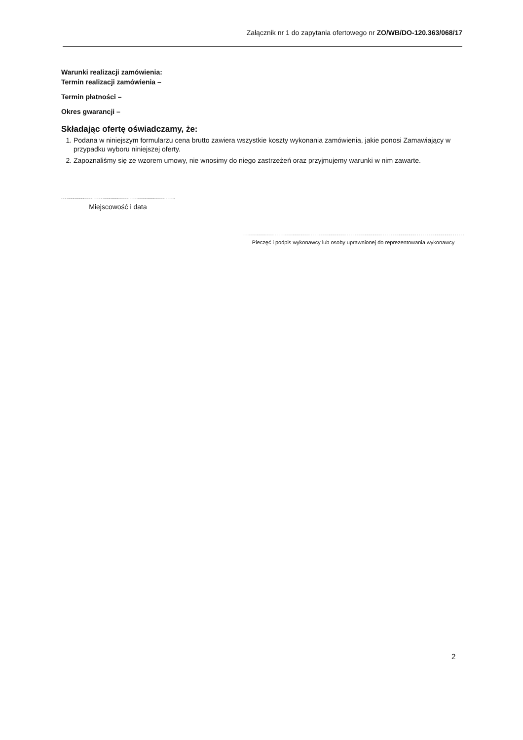Załącznik nr 1 do zapytania ofertowego nr ZO/WB/DO-120.363/068/17
Warunki realizacji zamówienia:
Termin realizacji zamówienia –
Termin płatności –
Okres gwarancji –
Składając ofertę oświadczamy, że:
1. Podana w niniejszym formularzu cena brutto zawiera wszystkie koszty wykonania zamówienia, jakie ponosi Zamawiający w przypadku wyboru niniejszej oferty.
2. Zapoznaliśmy się ze wzorem umowy, nie wnosimy do niego zastrzeżeń oraz przyjmujemy warunki w nim zawarte.
............................................................
Miejscowość i data
...................................................................................................................
Pieczęć i podpis wykonawcy lub osoby uprawnionej do reprezentowania wykonawcy
2